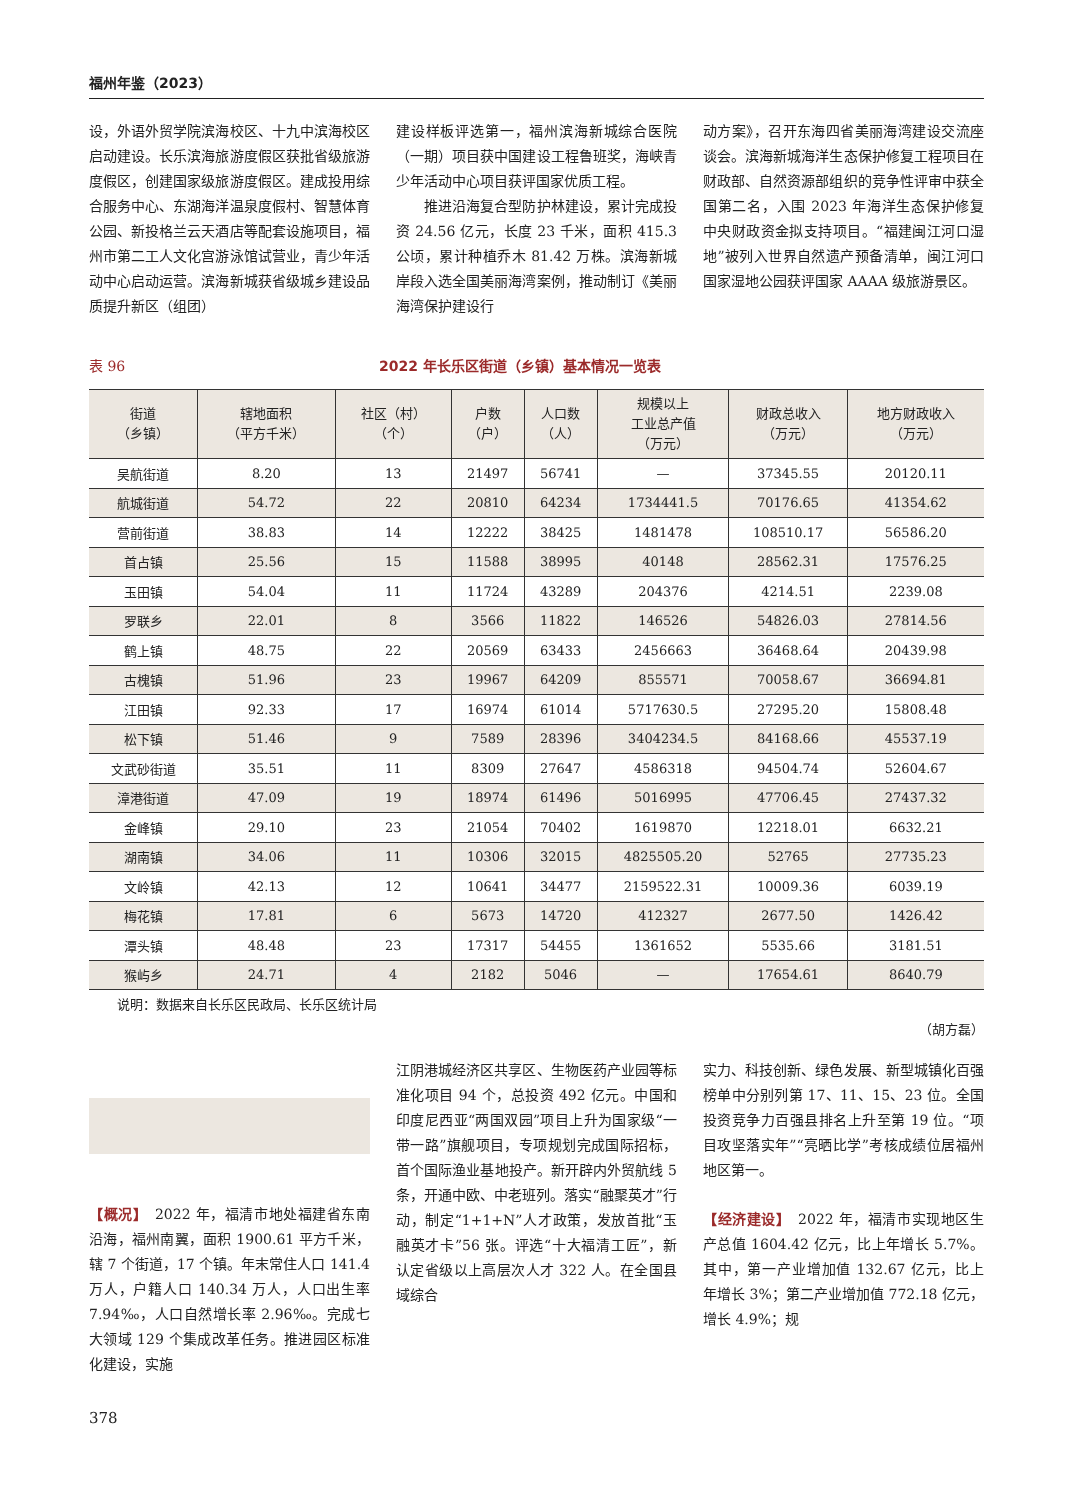福州年鉴（2023）
设，外语外贸学院滨海校区、十九中滨海校区启动建设。长乐滨海旅游度假区获批省级旅游度假区，创建国家级旅游度假区。建成投用综合服务中心、东湖海洋温泉度假村、智慧体育公园、新投格兰云天酒店等配套设施项目，福州市第二工人文化宫游泳馆试营业，青少年活动中心启动运营。滨海新城获省级城乡建设品质提升新区（组团）
建设样板评选第一，福州滨海新城综合医院（一期）项目获中国建设工程鲁班奖，海峡青少年活动中心项目获评国家优质工程。
　　推进沿海复合型防护林建设，累计完成投资 24.56 亿元，长度 23 千米，面积 415.3 公顷，累计种植乔木 81.42 万株。滨海新城岸段入选全国美丽海湾案例，推动制订《美丽海湾保护建设行
动方案》，召开东海四省美丽海湾建设交流座谈会。滨海新城海洋生态保护修复工程项目在财政部、自然资源部组织的竞争性评审中获全国第二名，入围 2023 年海洋生态保护修复中央财政资金拟支持项目。“福建闽江河口湿地”被列入世界自然遗产预备清单，闽江河口国家湿地公园获评国家 AAAA 级旅游景区。
表 96 2022 年长乐区街道（乡镇）基本情况一览表
| 街道 （乡镇） | 辖地面积 （平方千米） | 社区（村） （个） | 户数 （户） | 人口数 （人） | 规模以上 工业总产值 （万元） | 财政总收入 （万元） | 地方财政收入 （万元） |
| --- | --- | --- | --- | --- | --- | --- | --- |
| 吴航街道 | 8.20 | 13 | 21497 | 56741 | — | 37345.55 | 20120.11 |
| 航城街道 | 54.72 | 22 | 20810 | 64234 | 1734441.5 | 70176.65 | 41354.62 |
| 营前街道 | 38.83 | 14 | 12222 | 38425 | 1481478 | 108510.17 | 56586.20 |
| 首占镇 | 25.56 | 15 | 11588 | 38995 | 40148 | 28562.31 | 17576.25 |
| 玉田镇 | 54.04 | 11 | 11724 | 43289 | 204376 | 4214.51 | 2239.08 |
| 罗联乡 | 22.01 | 8 | 3566 | 11822 | 146526 | 54826.03 | 27814.56 |
| 鹤上镇 | 48.75 | 22 | 20569 | 63433 | 2456663 | 36468.64 | 20439.98 |
| 古槐镇 | 51.96 | 23 | 19967 | 64209 | 855571 | 70058.67 | 36694.81 |
| 江田镇 | 92.33 | 17 | 16974 | 61014 | 5717630.5 | 27295.20 | 15808.48 |
| 松下镇 | 51.46 | 9 | 7589 | 28396 | 3404234.5 | 84168.66 | 45537.19 |
| 文武砂街道 | 35.51 | 11 | 8309 | 27647 | 4586318 | 94504.74 | 52604.67 |
| 漳港街道 | 47.09 | 19 | 18974 | 61496 | 5016995 | 47706.45 | 27437.32 |
| 金峰镇 | 29.10 | 23 | 21054 | 70402 | 1619870 | 12218.01 | 6632.21 |
| 湖南镇 | 34.06 | 11 | 10306 | 32015 | 4825505.20 | 52765 | 27735.23 |
| 文岭镇 | 42.13 | 12 | 10641 | 34477 | 2159522.31 | 10009.36 | 6039.19 |
| 梅花镇 | 17.81 | 6 | 5673 | 14720 | 412327 | 2677.50 | 1426.42 |
| 潭头镇 | 48.48 | 23 | 17317 | 54455 | 1361652 | 5535.66 | 3181.51 |
| 猴屿乡 | 24.71 | 4 | 2182 | 5046 | — | 17654.61 | 8640.79 |
说明：数据来自长乐区民政局、长乐区统计局
（胡方磊）
【概况】　2022 年，福清市地处福建省东南沿海，福州南翼，面积 1900.61 平方千米，辖 7 个街道，17 个镇。年末常住人口 141.4 万人，户籍人口 140.34 万人，人口出生率 7.94‰，人口自然增长率 2.96‰。完成七大领域 129 个集成改革任务。推进园区标准化建设，实施
江阴港城经济区共享区、生物医药产业园等标准化项目 94 个，总投资 492 亿元。中国和印度尼西亚“两国双园”项目上升为国家级“一带一路”旗舰项目，专项规划完成国际招标，首个国际渔业基地投产。新开辟内外贸航线 5 条，开通中欧、中老班列。落实“融聚英才”行动，制定“1+1+N”人才政策，发放首批“玉融英才卡”56 张。评选“十大福清工匠”，新认定省级以上高层次人才 322 人。在全国县域综合
实力、科技创新、绿色发展、新型城镇化百强榜单中分别列第 17、11、15、23 位。全国投资竞争力百强县排名上升至第 19 位。“项目攻坚落实年”“亮晒比学”考核成绩位居福州地区第一。
【经济建设】　2022 年，福清市实现地区生产总值 1604.42 亿元，比上年增长 5.7%。其中，第一产业增加值 132.67 亿元，比上年增长 3%；第二产业增加值 772.18 亿元，增长 4.9%；规
378